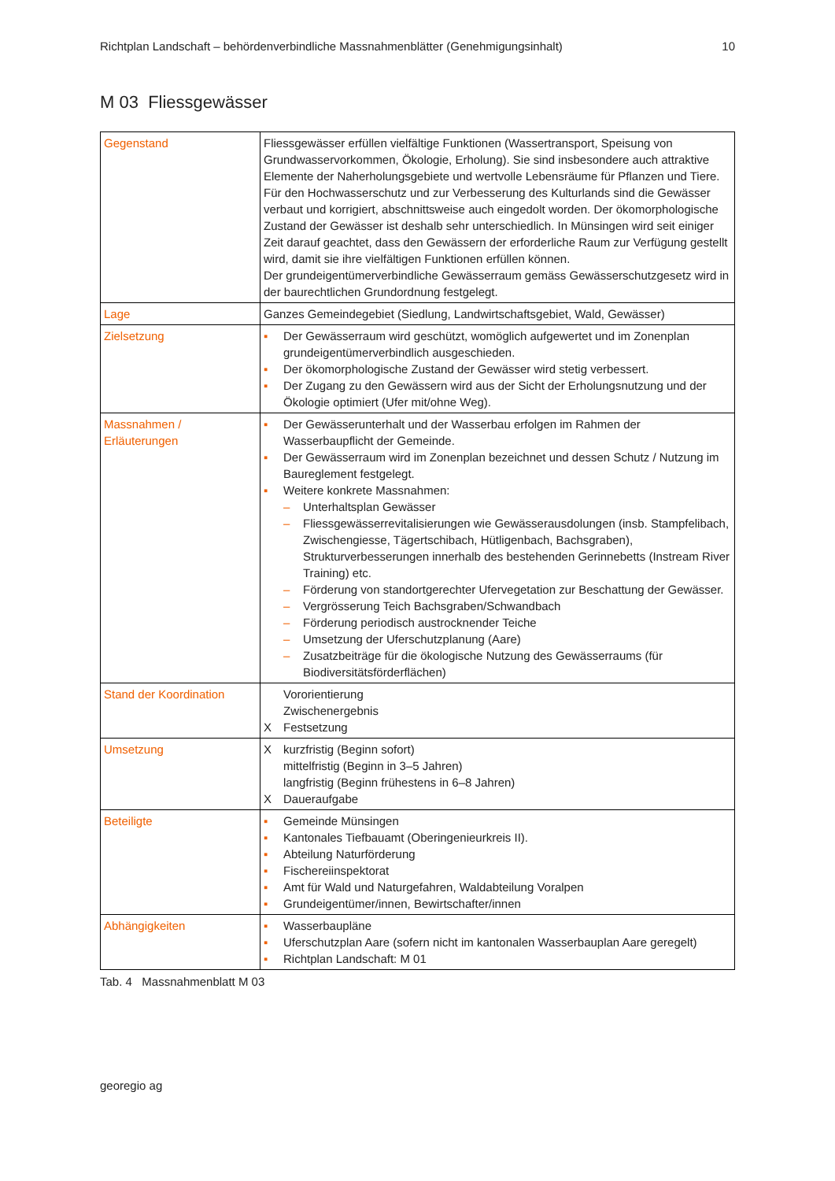Richtplan Landschaft – behördenverbindliche Massnahmenblätter (Genehmigungsinhalt) 10
M 03 Fliessgewässer
| Gegenstand | Fliessgewässer erfüllen vielfältige Funktionen (Wassertransport, Speisung von Grundwasservorkommen, Ökologie, Erholung). Sie sind insbesondere auch attraktive Elemente der Naherholungsgebiete und wertvolle Lebensräume für Pflanzen und Tiere. Für den Hochwasserschutz und zur Verbesserung des Kulturlands sind die Gewässer verbaut und korrigiert, abschnittsweise auch eingedolt worden. Der ökomorphologische Zustand der Gewässer ist deshalb sehr unterschiedlich. In Münsingen wird seit einiger Zeit darauf geachtet, dass den Gewässern der erforderliche Raum zur Verfügung gestellt wird, damit sie ihre vielfältigen Funktionen erfüllen können. Der grundeigentümerverbindliche Gewässerraum gemäss Gewässerschutzgesetz wird in der baurechtlichen Grundordnung festgelegt. |
| Lage | Ganzes Gemeindegebiet (Siedlung, Landwirtschaftsgebiet, Wald, Gewässer) |
| Zielsetzung | ▪ Der Gewässerraum wird geschützt, womöglich aufgewertet und im Zonenplan grundeigentümerverbindlich ausgeschieden. ▪ Der ökomorphologische Zustand der Gewässer wird stetig verbessert. ▪ Der Zugang zu den Gewässern wird aus der Sicht der Erholungsnutzung und der Ökologie optimiert (Ufer mit/ohne Weg). |
| Massnahmen / Erläuterungen | ▪ Der Gewässerunterhalt und der Wasserbau erfolgen im Rahmen der Wasserbaupflicht der Gemeinde. ▪ Der Gewässerraum wird im Zonenplan bezeichnet und dessen Schutz / Nutzung im Baureglement festgelegt. ▪ Weitere konkrete Massnahmen: – Unterhaltsplan Gewässer – Fliessgewässerrevitalisierungen wie Gewässerausdolungen (insb. Stampfelibach, Zwischengiesse, Tägertschibach, Hütligenbach, Bachsgraben), Strukturverbesserungen innerhalb des bestehenden Gerinnebetts (Instream River Training) etc. – Förderung von standortgerechter Ufervegetation zur Beschattung der Gewässer. – Vergrösserung Teich Bachsgraben/Schwandbach – Förderung periodisch austrocknender Teiche – Umsetzung der Uferschutzplanung (Aare) – Zusatzbeiträge für die ökologische Nutzung des Gewässerraums (für Biodiversitätsförderflächen) |
| Stand der Koordination | Vororientierung Zwischenergebnis X Festsetzung |
| Umsetzung | X kurzfristig (Beginn sofort) mittelfristig (Beginn in 3–5 Jahren) langfristig (Beginn frühestens in 6–8 Jahren) X Daueraufgabe |
| Beteiligte | ▪ Gemeinde Münsingen ▪ Kantonales Tiefbauamt (Oberingenieurkreis II). ▪ Abteilung Naturförderung ▪ Fischereiinspektorat ▪ Amt für Wald und Naturgefahren, Waldabteilung Voralpen ▪ Grundeigentümer/innen, Bewirtschafter/innen |
| Abhängigkeiten | ▪ Wasserbaupläne ▪ Uferschutzplan Aare (sofern nicht im kantonalen Wasserbauplan Aare geregelt) ▪ Richtplan Landschaft: M 01 |
Tab. 4 Massnahmenblatt M 03
georegio ag